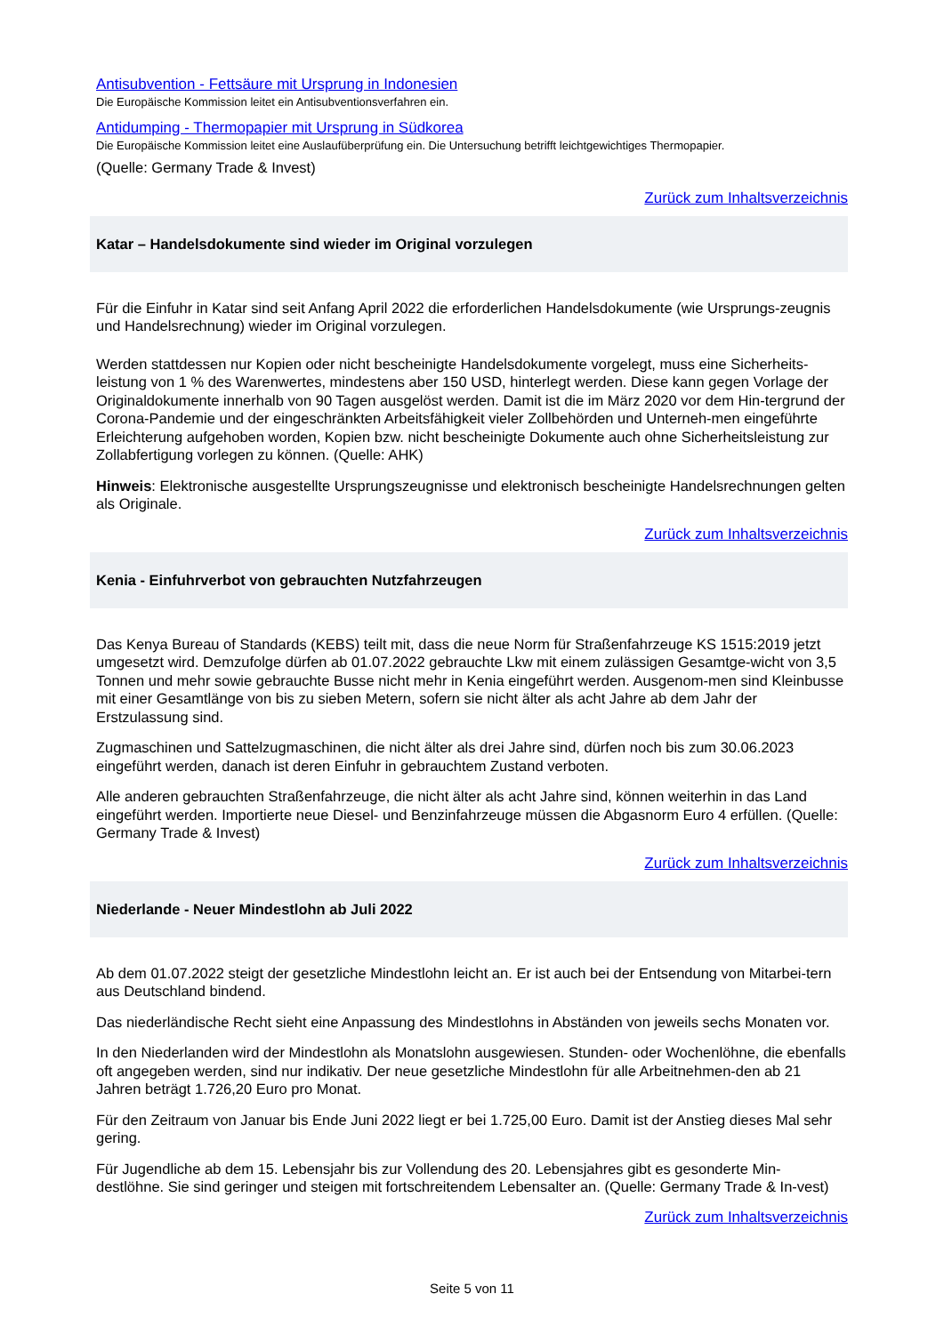Antisubvention - Fettsäure mit Ursprung in Indonesien
Die Europäische Kommission leitet ein Antisubventionsverfahren ein.
Antidumping - Thermopapier mit Ursprung in Südkorea
Die Europäische Kommission leitet eine Auslaufüberprüfung ein. Die Untersuchung betrifft leichtgewichtiges Thermopapier.
(Quelle: Germany Trade & Invest)
Zurück zum Inhaltsverzeichnis
Katar – Handelsdokumente sind wieder im Original vorzulegen
Für die Einfuhr in Katar sind seit Anfang April 2022 die erforderlichen Handelsdokumente (wie Ursprungs-zeugnis und Handelsrechnung) wieder im Original vorzulegen.
Werden stattdessen nur Kopien oder nicht bescheinigte Handelsdokumente vorgelegt, muss eine Sicherheits-leistung von 1 % des Warenwertes, mindestens aber 150 USD, hinterlegt werden. Diese kann gegen Vorlage der Originaldokumente innerhalb von 90 Tagen ausgelöst werden. Damit ist die im März 2020 vor dem Hin-tergrund der Corona-Pandemie und der eingeschränkten Arbeitsfähigkeit vieler Zollbehörden und Unterneh-men eingeführte Erleichterung aufgehoben worden, Kopien bzw. nicht bescheinigte Dokumente auch ohne Sicherheitsleistung zur Zollabfertigung vorlegen zu können. (Quelle: AHK)
Hinweis: Elektronische ausgestellte Ursprungszeugnisse und elektronisch bescheinigte Handelsrechnungen gelten als Originale.
Zurück zum Inhaltsverzeichnis
Kenia - Einfuhrverbot von gebrauchten Nutzfahrzeugen
Das Kenya Bureau of Standards (KEBS) teilt mit, dass die neue Norm für Straßenfahrzeuge KS 1515:2019 jetzt umgesetzt wird. Demzufolge dürfen ab 01.07.2022 gebrauchte Lkw mit einem zulässigen Gesamtge-wicht von 3,5 Tonnen und mehr sowie gebrauchte Busse nicht mehr in Kenia eingeführt werden. Ausgenom-men sind Kleinbusse mit einer Gesamtlänge von bis zu sieben Metern, sofern sie nicht älter als acht Jahre ab dem Jahr der Erstzulassung sind.
Zugmaschinen und Sattelzugmaschinen, die nicht älter als drei Jahre sind, dürfen noch bis zum 30.06.2023 eingeführt werden, danach ist deren Einfuhr in gebrauchtem Zustand verboten.
Alle anderen gebrauchten Straßenfahrzeuge, die nicht älter als acht Jahre sind, können weiterhin in das Land eingeführt werden. Importierte neue Diesel- und Benzinfahrzeuge müssen die Abgasnorm Euro 4 erfüllen. (Quelle: Germany Trade & Invest)
Zurück zum Inhaltsverzeichnis
Niederlande - Neuer Mindestlohn ab Juli 2022
Ab dem 01.07.2022 steigt der gesetzliche Mindestlohn leicht an. Er ist auch bei der Entsendung von Mitarbei-tern aus Deutschland bindend.
Das niederländische Recht sieht eine Anpassung des Mindestlohns in Abständen von jeweils sechs Monaten vor.
In den Niederlanden wird der Mindestlohn als Monatslohn ausgewiesen. Stunden- oder Wochenlöhne, die ebenfalls oft angegeben werden, sind nur indikativ. Der neue gesetzliche Mindestlohn für alle Arbeitnehmen-den ab 21 Jahren beträgt 1.726,20 Euro pro Monat.
Für den Zeitraum von Januar bis Ende Juni 2022 liegt er bei 1.725,00 Euro. Damit ist der Anstieg dieses Mal sehr gering.
Für Jugendliche ab dem 15. Lebensjahr bis zur Vollendung des 20. Lebensjahres gibt es gesonderte Min-destlöhne. Sie sind geringer und steigen mit fortschreitendem Lebensalter an. (Quelle: Germany Trade & In-vest)
Zurück zum Inhaltsverzeichnis
Seite 5 von 11